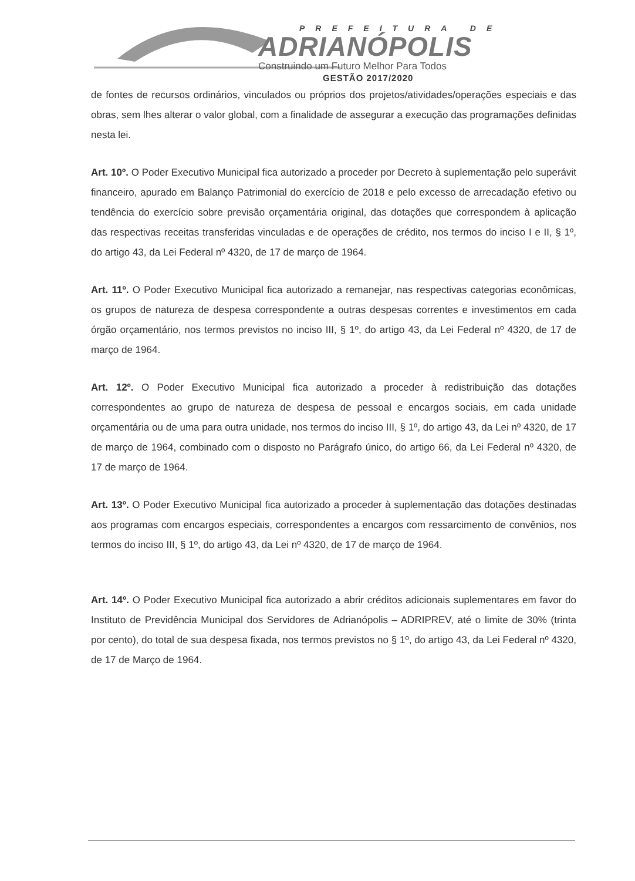PREFEITURA DE
ADRIANÓPOLIS
Construindo um Futuro Melhor Para Todos
GESTÃO 2017/2020
de fontes de recursos ordinários, vinculados ou próprios dos projetos/atividades/operações especiais e das obras, sem lhes alterar o valor global, com a finalidade de assegurar a execução das programações definidas nesta lei.
Art. 10º. O Poder Executivo Municipal fica autorizado a proceder por Decreto à suplementação pelo superávit financeiro, apurado em Balanço Patrimonial do exercício de 2018 e pelo excesso de arrecadação efetivo ou tendência do exercício sobre previsão orçamentária original, das dotações que correspondem à aplicação das respectivas receitas transferidas vinculadas e de operações de crédito, nos termos do inciso I e II, § 1º, do artigo 43, da Lei Federal nº 4320, de 17 de março de 1964.
Art. 11º. O Poder Executivo Municipal fica autorizado a remanejar, nas respectivas categorias econômicas, os grupos de natureza de despesa correspondente a outras despesas correntes e investimentos em cada órgão orçamentário, nos termos previstos no inciso III, § 1º, do artigo 43, da Lei Federal nº 4320, de 17 de março de 1964.
Art. 12º. O Poder Executivo Municipal fica autorizado a proceder à redistribuição das dotações correspondentes ao grupo de natureza de despesa de pessoal e encargos sociais, em cada unidade orçamentária ou de uma para outra unidade, nos termos do inciso III, § 1º, do artigo 43, da Lei nº 4320, de 17 de março de 1964, combinado com o disposto no Parágrafo único, do artigo 66, da Lei Federal nº 4320, de 17 de março de 1964.
Art. 13º. O Poder Executivo Municipal fica autorizado a proceder à suplementação das dotações destinadas aos programas com encargos especiais, correspondentes a encargos com ressarcimento de convênios, nos termos do inciso III, § 1º, do artigo 43, da Lei nº 4320, de 17 de março de 1964.
Art. 14º. O Poder Executivo Municipal fica autorizado a abrir créditos adicionais suplementares em favor do Instituto de Previdência Municipal dos Servidores de Adrianópolis – ADRIPREV, até o limite de 30% (trinta por cento), do total de sua despesa fixada, nos termos previstos no § 1º, do artigo 43, da Lei Federal nº 4320, de 17 de Março de 1964.